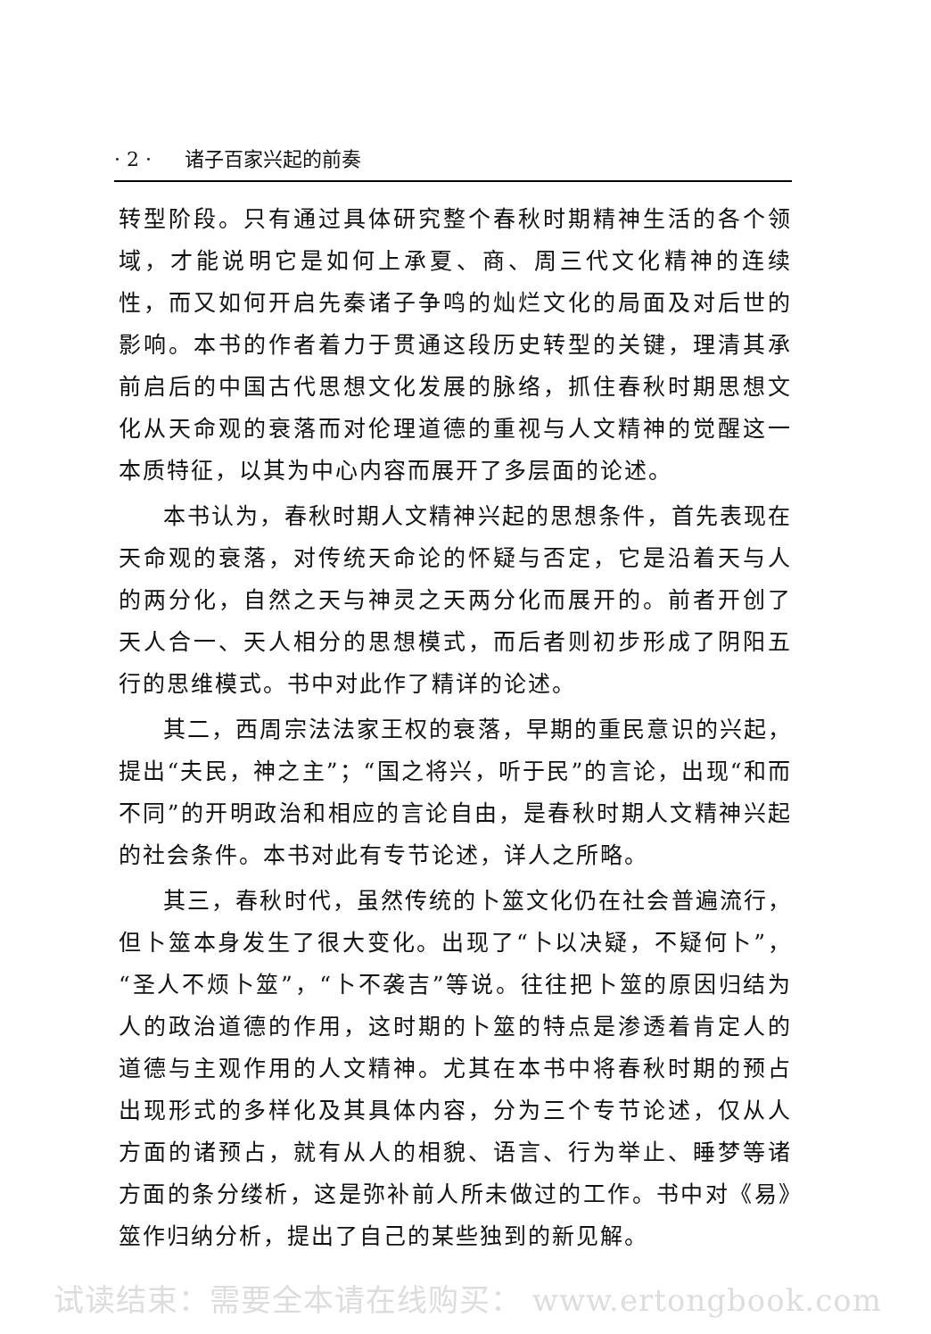· 2 · 诸子百家兴起的前奏
转型阶段。只有通过具体研究整个春秋时期精神生活的各个领域，才能说明它是如何上承夏、商、周三代文化精神的连续性，而又如何开启先秦诸子争鸣的灿烂文化的局面及对后世的影响。本书的作者着力于贯通这段历史转型的关键，理清其承前启后的中国古代思想文化发展的脉络，抓住春秋时期思想文化从天命观的衰落而对伦理道德的重视与人文精神的觉醒这一本质特征，以其为中心内容而展开了多层面的论述。
本书认为，春秋时期人文精神兴起的思想条件，首先表现在天命观的衰落，对传统天命论的怀疑与否定，它是沿着天与人的两分化，自然之天与神灵之天两分化而展开的。前者开创了天人合一、天人相分的思想模式，而后者则初步形成了阴阳五行的思维模式。书中对此作了精详的论述。
其二，西周宗法法家王权的衰落，早期的重民意识的兴起，提出“夫民，神之主”；“国之将兴，听于民”的言论，出现“和而不同”的开明政治和相应的言论自由，是春秋时期人文精神兴起的社会条件。本书对此有专节论述，详人之所略。
其三，春秋时代，虽然传统的卜筮文化仍在社会普遍流行，但卜筮本身发生了很大变化。出现了“卜以决疑，不疑何卜”，“圣人不烦卜筮”，“卜不袭吉”等说。往往把卜筮的原因归结为人的政治道德的作用，这时期的卜筮的特点是渗透着肯定人的道德与主观作用的人文精神。尤其在本书中将春秋时期的预占出现形式的多样化及其具体内容，分为三个专节论述，仅从人方面的诸预占，就有从人的相貌、语言、行为举止、睡梦等诸方面的条分缕析，这是弥补前人所未做过的工作。书中对《易》筮作归纳分析，提出了自己的某些独到的新见解。
试读结束：需要全本请在线购买： www.ertongbook.com